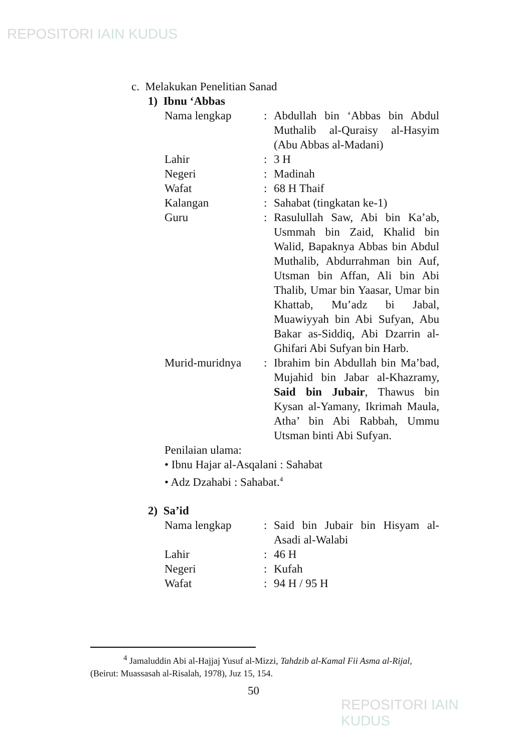REPOSITORI IAIN KUDUS
c. Melakukan Penelitian Sanad
1) Ibnu ‘Abbas
Nama lengkap : Abdullah bin ‘Abbas bin Abdul Muthalib al-Quraisy al-Hasyim (Abu Abbas al-Madani)
Lahir : 3 H
Negeri : Madinah
Wafat : 68 H Thaif
Kalangan : Sahabat (tingkatan ke-1)
Guru : Rasulullah Saw, Abi bin Ka’ab, Usmmah bin Zaid, Khalid bin Walid, Bapaknya Abbas bin Abdul Muthalib, Abdurrahman bin Auf, Utsman bin Affan, Ali bin Abi Thalib, Umar bin Yaasar, Umar bin Khattab, Mu’adz bi Jabal, Muawiyyah bin Abi Sufyan, Abu Bakar as-Siddiq, Abi Dzarrin al-Ghifari Abi Sufyan bin Harb.
Murid-muridnya : Ibrahim bin Abdullah bin Ma’bad, Mujahid bin Jabar al-Khazramy, Said bin Jubair, Thawus bin Kysan al-Yamany, Ikrimah Maula, Atha’ bin Abi Rabbah, Ummu Utsman binti Abi Sufyan.
Penilaian ulama:
• Ibnu Hajar al-Asqalani : Sahabat
• Adz Dzahabi : Sahabat.<sup>4</sup>
2) Sa’id
Nama lengkap : Said bin Jubair bin Hisyam al-Asadi al-Walabi
Lahir : 46 H
Negeri : Kufah
Wafat : 94 H / 95 H
<sup>4</sup> Jamaluddin Abi al-Hajjaj Yusuf al-Mizzi, Tahdzib al-Kamal Fii Asma al-Rijal, (Beirut: Muassasah al-Risalah, 1978), Juz 15, 154.
50
REPOSITORI IAIN KUDUS